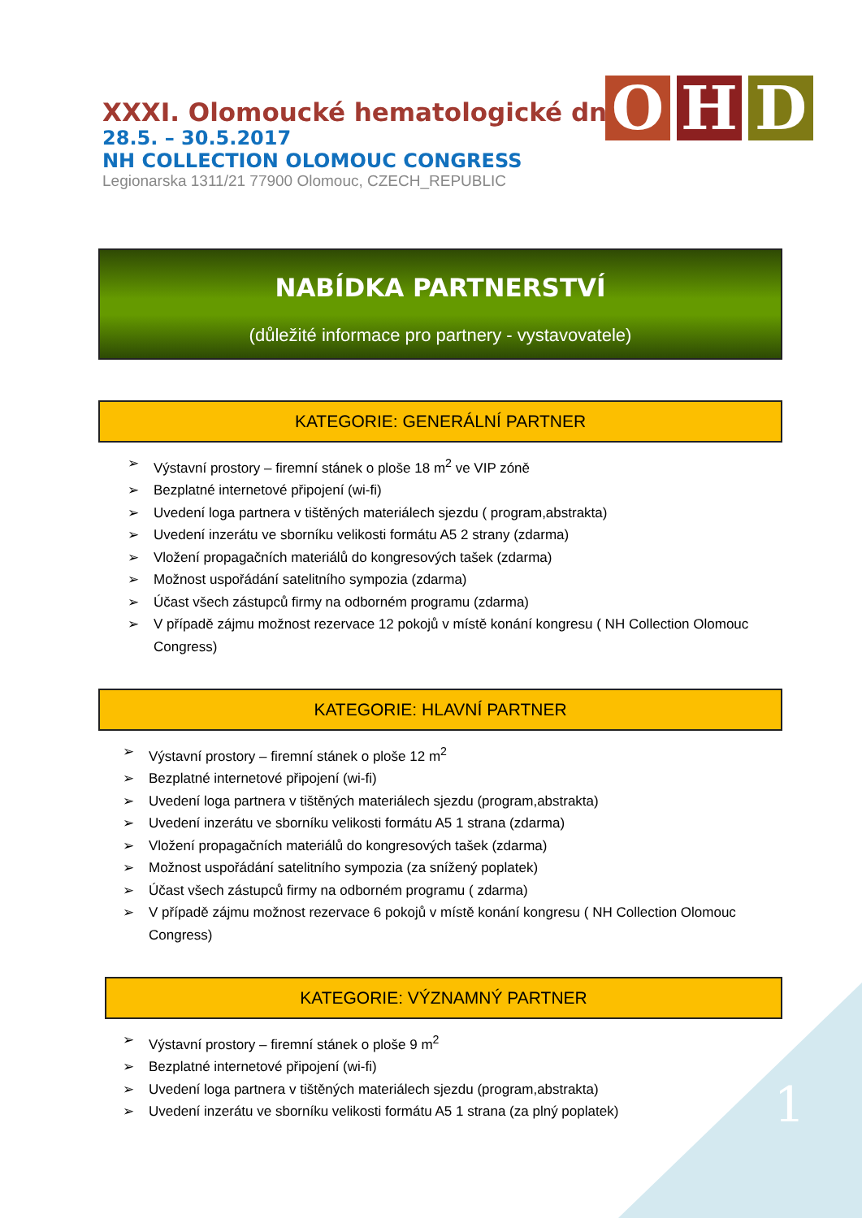XXXI. Olomoucké hematologické dny
28.5. – 30.5.2017
NH COLLECTION OLOMOUC CONGRESS
Legionarska 1311/21 77900 Olomouc, CZECH_REPUBLIC
O H D
NABÍDKA PARTNERSTVÍ
(důležité informace pro partnery - vystavovatele)
KATEGORIE: GENERÁLNÍ PARTNER
➢ Výstavní prostory – firemní stánek o ploše 18 m<sup>2</sup> ve VIP zóně
➢ Bezplatné internetové připojení (wi-fi)
➢ Uvedení loga partnera v tištěných materiálech sjezdu ( program,abstrakta)
➢ Uvedení inzerátu ve sborníku velikosti formátu A5 2 strany (zdarma)
➢ Vložení propagačních materiálů do kongresových tašek (zdarma)
➢ Možnost uspořádání satelitního sympozia (zdarma)
➢ Účast všech zástupců firmy na odborném programu (zdarma)
➢ V případě zájmu možnost rezervace 12 pokojů v místě konání kongresu ( NH Collection Olomouc Congress)
KATEGORIE: HLAVNÍ PARTNER
➢ Výstavní prostory – firemní stánek o ploše 12 m<sup>2</sup>
➢ Bezplatné internetové připojení (wi-fi)
➢ Uvedení loga partnera v tištěných materiálech sjezdu (program,abstrakta)
➢ Uvedení inzerátu ve sborníku velikosti formátu A5 1 strana (zdarma)
➢ Vložení propagačních materiálů do kongresových tašek (zdarma)
➢ Možnost uspořádání satelitního sympozia (za snížený poplatek)
➢ Účast všech zástupců firmy na odborném programu ( zdarma)
➢ V případě zájmu možnost rezervace 6 pokojů v místě konání kongresu ( NH Collection Olomouc Congress)
KATEGORIE: VÝZNAMNÝ PARTNER
➢ Výstavní prostory – firemní stánek o ploše 9 m<sup>2</sup>
➢ Bezplatné internetové připojení (wi-fi)
➢ Uvedení loga partnera v tištěných materiálech sjezdu (program,abstrakta)
➢ Uvedení inzerátu ve sborníku velikosti formátu A5 1 strana (za plný poplatek)
1